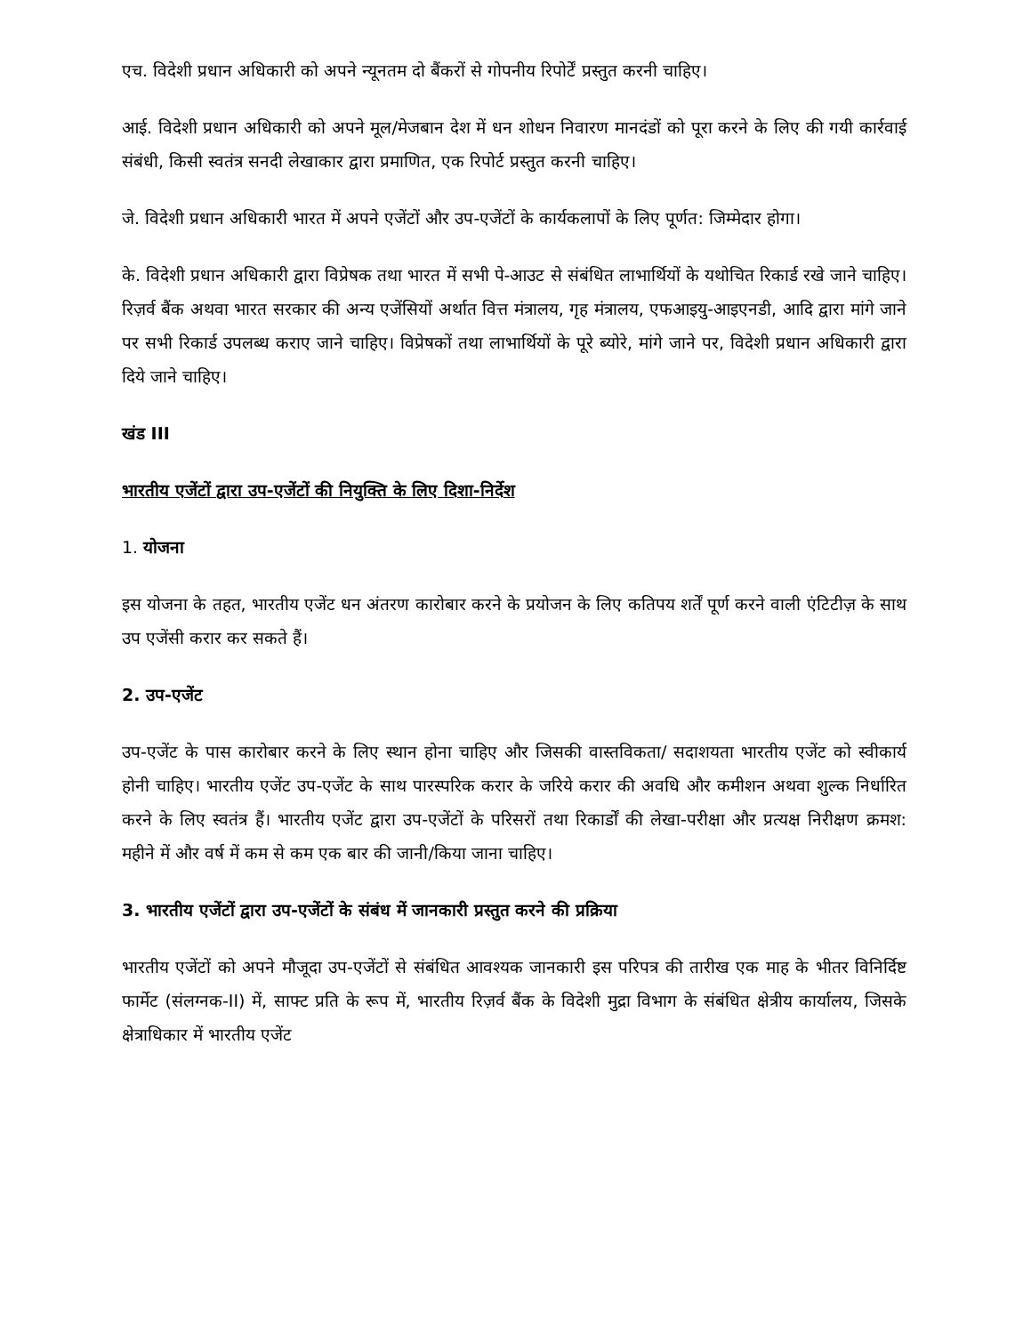एच. विदेशी प्रधान अधिकारी को अपने न्यूनतम दो बैंकरों से गोपनीय रिपोर्टें प्रस्तुत करनी चाहिए।
आई. विदेशी प्रधान अधिकारी को अपने मूल/मेजबान देश में धन शोधन निवारण मानदंडों को पूरा करने के लिए की गयी कार्रवाई संबंधी, किसी स्वतंत्र सनदी लेखाकार द्वारा प्रमाणित, एक रिपोर्ट प्रस्तुत करनी चाहिए।
जे. विदेशी प्रधान अधिकारी भारत में अपने एजेंटों और उप-एजेंटों के कार्यकलापों के लिए पूर्णत: जिम्मेदार होगा।
के. विदेशी प्रधान अधिकारी द्वारा विप्रेषक तथा भारत में सभी पे-आउट से संबंधित लाभार्थियों के यथोचित रिकार्ड रखे जाने चाहिए। रिज़र्व बैंक अथवा भारत सरकार की अन्य एजेंसियों अर्थात वित्त मंत्रालय, गृह मंत्रालय, एफआइयु-आइएनडी, आदि द्वारा मांगे जाने पर सभी रिकार्ड उपलब्ध कराए जाने चाहिए। विप्रेषकों तथा लाभार्थियों के पूरे ब्योरे, मांगे जाने पर, विदेशी प्रधान अधिकारी द्वारा दिये जाने चाहिए।
खंड III
भारतीय एजेंटों द्वारा उप-एजेंटों की नियुक्ति के लिए दिशा-निर्देश
1. योजना
इस योजना के तहत, भारतीय एजेंट धन अंतरण कारोबार करने के प्रयोजन के लिए कतिपय शर्तें पूर्ण करने वाली एंटिटीज़ के साथ उप एजेंसी करार कर सकते हैं।
2. उप-एजेंट
उप-एजेंट के पास कारोबार करने के लिए स्थान होना चाहिए और जिसकी वास्तविकता/ सदाशयता भारतीय एजेंट को स्वीकार्य होनी चाहिए। भारतीय एजेंट उप-एजेंट के साथ पारस्परिक करार के जरिये करार की अवधि और कमीशन अथवा शुल्क निर्धारित करने के लिए स्वतंत्र हैं। भारतीय एजेंट द्वारा उप-एजेंटों के परिसरों तथा रिकार्डों की लेखा-परीक्षा और प्रत्यक्ष निरीक्षण क्रमश: महीने में और वर्ष में कम से कम एक बार की जानी/किया जाना चाहिए।
3. भारतीय एजेंटों द्वारा उप-एजेंटों के संबंध में जानकारी प्रस्तुत करने की प्रक्रिया
भारतीय एजेंटों को अपने मौजूदा उप-एजेंटों से संबंधित आवश्यक जानकारी इस परिपत्र की तारीख एक माह के भीतर विनिर्दिष्ट फार्मेट (संलग्नक-II) में, साफ्ट प्रति के रूप में, भारतीय रिज़र्व बैंक के विदेशी मुद्रा विभाग के संबंधित क्षेत्रीय कार्यालय, जिसके क्षेत्राधिकार में भारतीय एजेंट